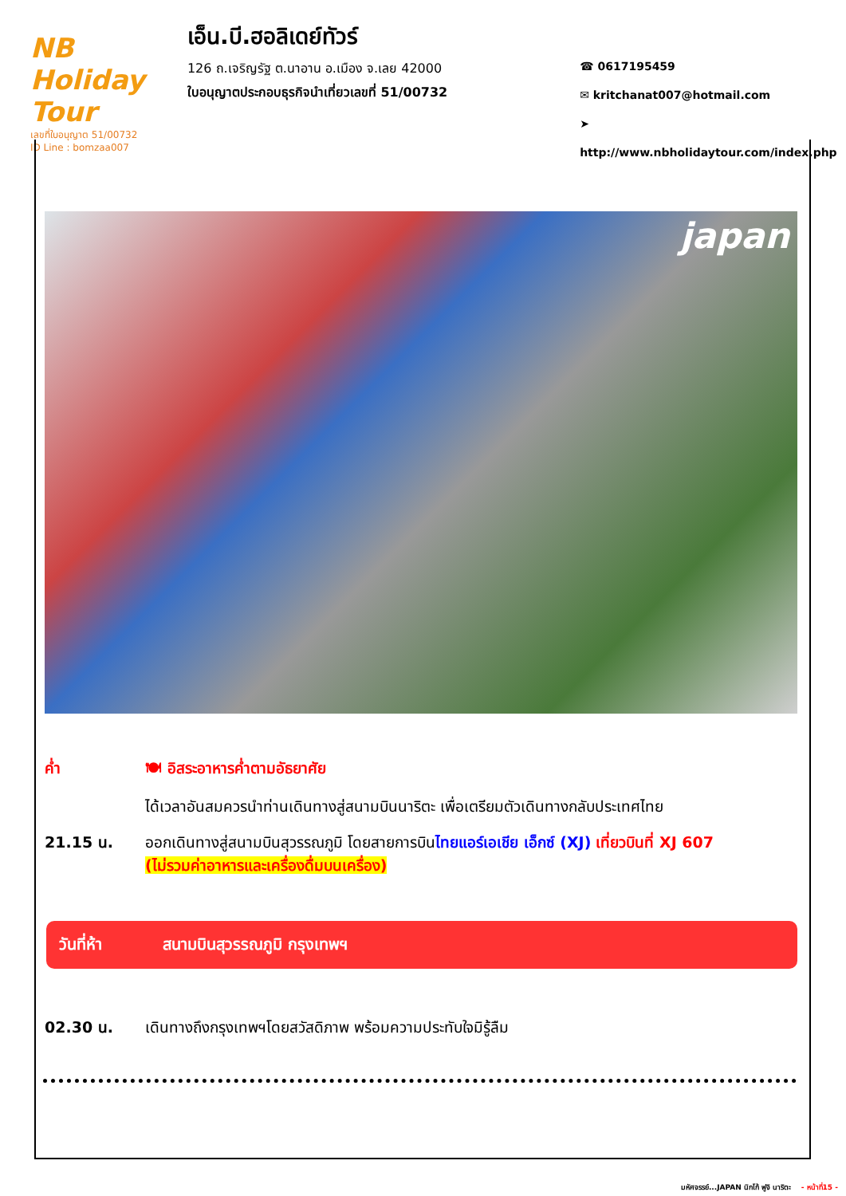NB Holiday Tour
เลขที่ใบอนุญาต 51/00732
ID Line : bomzaa007
เอ็น.บี.ฮอลิเดย์ทัวร์
126 ถ.เจริญรัฐ ต.นาอาน อ.เมือง จ.เลย 42000
ใบอนุญาตประกอบธุรกิจนำเที่ยวเลขที่ 51/00732
☎ 0617195459
✉ kritchanat007@hotmail.com
➤ http://www.nbholidaytour.com/index.php
japan
ค่ำ 🍽 อิสระอาหารค่ำตามอัธยาศัย
ได้เวลาอันสมควรนำท่านเดินทางสู่สนามบินนาริตะ เพื่อเตรียมตัวเดินทางกลับประเทศไทย
21.15 น. ออกเดินทางสู่สนามบินสุวรรณภูมิ โดยสายการบินไทยแอร์เอเชีย เอ็กซ์ (XJ) เที่ยวบินที่ XJ 607
(ไม่รวมค่าอาหารและเครื่องดื่มบนเครื่อง)
วันที่ห้า สนามบินสุวรรณภูมิ กรุงเทพฯ
02.30 น. เดินทางถึงกรุงเทพฯโดยสวัสดิภาพ พร้อมความประทับใจมิรู้ลืม
มหัศจรรย์...JAPAN นิกโก้ ฟูจิ นาริตะ - หน้าที่15 -